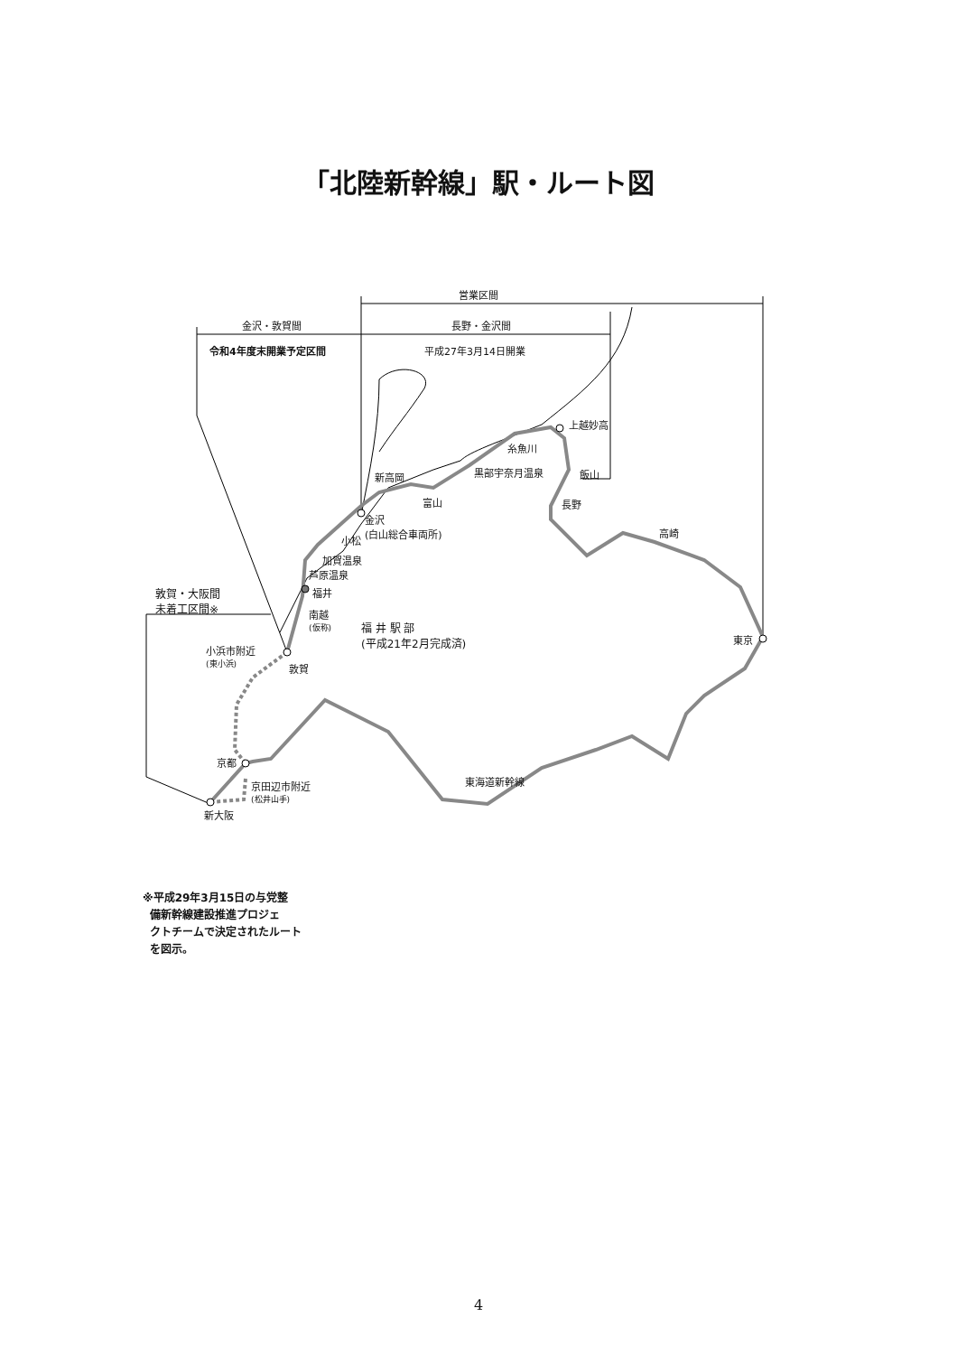「北陸新幹線」駅・ルート図
営業区間
金沢・敦賀間 長野・金沢間
令和4年度末開業予定区間 平成27年3月14日開業
上越妙高
糸魚川
黒部宇奈月温泉 飯山
新高岡
富山 長野
金沢
(白山総合車両所)
小松
加賀温泉
芦原温泉
高崎
敦賀・大阪間
未着工区間※
福井
南越
(仮称)
福 井 駅 部
(平成21年2月完成済)
東京
小浜市附近
(東小浜)
敦賀
京都
京田辺市附近
(松井山手)
東海道新幹線
新大阪
※平成29年3月15日の与党整
備新幹線建設推進プロジェ
クトチームで決定されたルート
を図示。
4